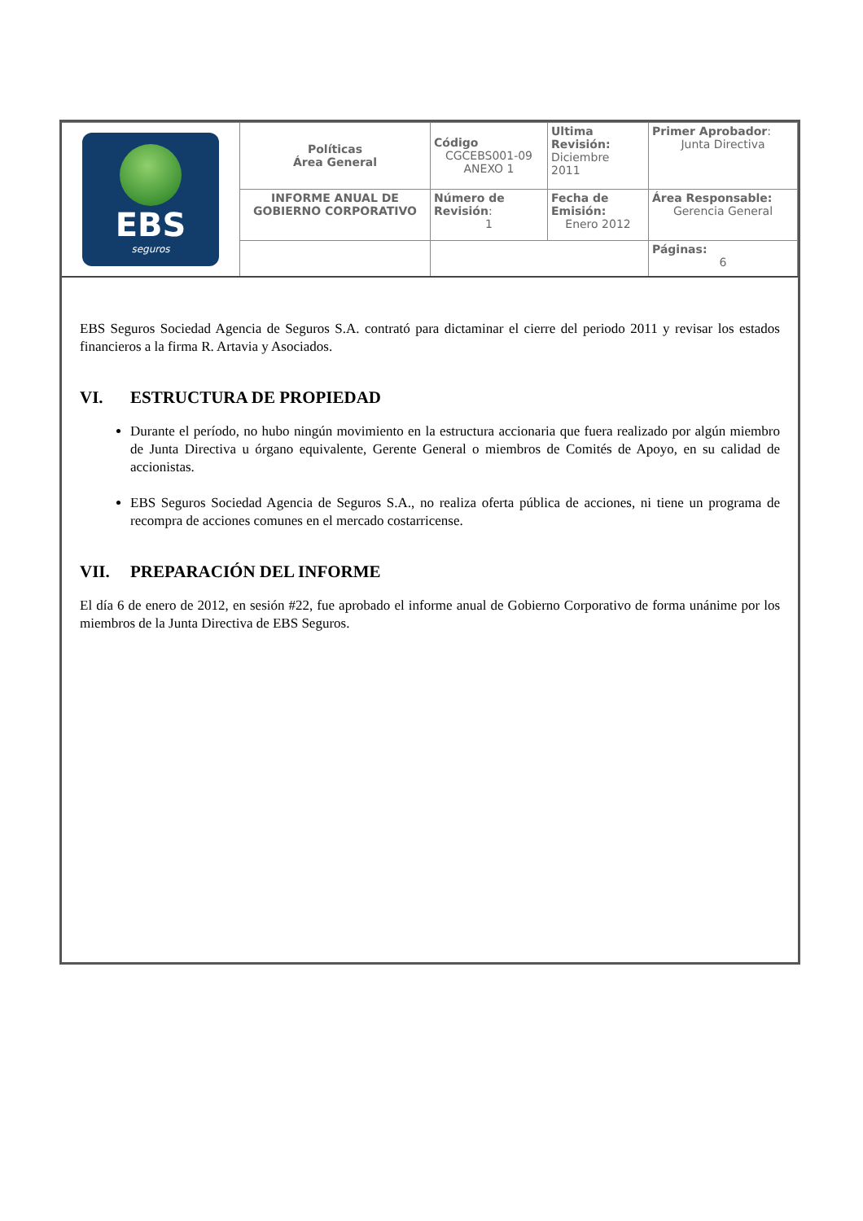| EBS seguros | Políticas Área General | Código CGCEBS001-09 ANEXO 1 | Ultima Revisión: Diciembre 2011 | Primer Aprobador : Junta Directiva |
| | INFORME ANUAL DE GOBIERNO CORPORATIVO | Número de Revisión : 1 | Fecha de Emisión: Enero 2012 | Área Responsable: Gerencia General |
| | | | | Páginas: 6 |
EBS Seguros Sociedad Agencia de Seguros S.A. contrató para dictaminar el cierre del periodo 2011 y revisar los estados financieros a la firma R. Artavia y Asociados.
VI. ESTRUCTURA DE PROPIEDAD
Durante el período, no hubo ningún movimiento en la estructura accionaria que fuera realizado por algún miembro de Junta Directiva u órgano equivalente, Gerente General o miembros de Comités de Apoyo, en su calidad de accionistas.
EBS Seguros Sociedad Agencia de Seguros S.A., no realiza oferta pública de acciones, ni tiene un programa de recompra de acciones comunes en el mercado costarricense.
VII. PREPARACIÓN DEL INFORME
El día 6 de enero de 2012, en sesión #22, fue aprobado el informe anual de Gobierno Corporativo de forma unánime por los miembros de la Junta Directiva de EBS Seguros.